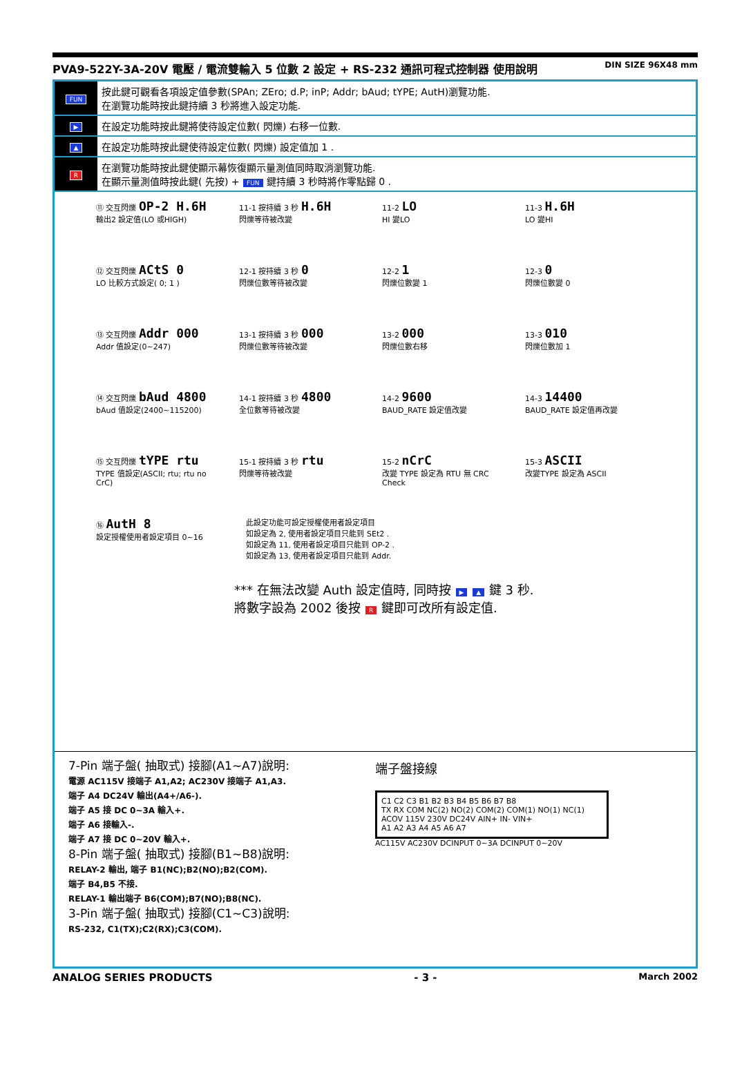PVA9-522Y-3A-20V 電壓 / 電流雙輸入 5 位數 2 設定 + RS-232 通訊可程式控制器 使用說明 DIN SIZE 96X48 mm
| FUN | 按此鍵可觀看各項設定值參數(SPAn; ZEro; d.P; inP; Addr; bAud; tYPE; AutH)瀏覽功能. 在瀏覽功能時按此鍵持續 3 秒將進入設定功能. |
| ▶ | 在設定功能時按此鍵將使待設定位數( 閃爍) 右移一位數. |
| ▲ | 在設定功能時按此鍵使待設定位數( 閃爍) 設定值加 1 . |
| R | 在瀏覽功能時按此鍵使顯示幕恢復顯示量測值同時取消瀏覽功能. 在顯示量測值時按此鍵( 先按) + FUN 鍵持續 3 秒時將作零點歸 0 . |
⑪ 交互閃爍 OP-2 H.6H
輸出2 設定值(LO 或HIGH)
11-1 按持續 3 秒 H.6H
閃爍等待被改變
11-2 LO
HI 變LO
11-3 H.6H
LO 變HI
⑫ 交互閃爍 ACtS 0
LO 比較方式設定( 0; 1 )
12-1 按持續 3 秒 0
閃爍位數等待被改變
12-2 1
閃爍位數變 1
12-3 0
閃爍位數變 0
⑬ 交互閃爍 Addr 000
Addr 值設定(0~247)
13-1 按持續 3 秒 000
閃爍位數等待被改變
13-2 000
閃爍位數右移
13-3 010
閃爍位數加 1
⑭ 交互閃爍 bAud 4800
bAud 值設定(2400~115200)
14-1 按持續 3 秒 4800
全位數等待被改變
14-2 9600
BAUD_RATE 設定值改變
14-3 14400
BAUD_RATE 設定值再改變
⑮ 交互閃爍 tYPE rtu
TYPE 值設定(ASCII; rtu; rtu no CrC)
15-1 按持續 3 秒 rtu
閃爍等待被改變
15-2 nCrC
改變 TYPE 設定為 RTU 無 CRC Check
15-3 ASCII
改變TYPE 設定為 ASCII
⑯ AutH 8
設定授權使用者設定項目 0~16
此設定功能可設定授權使用者設定項目
如設定為 2, 使用者設定項目只能到 SEt2 .
如設定為 11, 使用者設定項目只能到 OP-2 .
如設定為 13, 使用者設定項目只能到 Addr.
*** 在無法改變 Auth 設定值時, 同時按 ▶ ▲ 鍵 3 秒.
將數字設為 2002 後按 R 鍵即可改所有設定值.
7-Pin 端子盤( 抽取式) 接腳(A1~A7)說明:
電源 AC115V 接端子 A1,A2; AC230V 接端子 A1,A3.
端子 A4 DC24V 輸出(A4+/A6-).
端子 A5 接 DC 0~3A 輸入+.
端子 A6 接輸入-.
端子 A7 接 DC 0~20V 輸入+.
8-Pin 端子盤( 抽取式) 接腳(B1~B8)說明:
RELAY-2 輸出, 端子 B1(NC);B2(NO);B2(COM).
端子 B4,B5 不接.
RELAY-1 輸出端子 B6(COM);B7(NO);B8(NC).
3-Pin 端子盤( 抽取式) 接腳(C1~C3)說明:
RS-232, C1(TX);C2(RX);C3(COM).
端子盤接線
C1 C2 C3 B1 B2 B3 B4 B5 B6 B7 B8
TX RX COM NC(2) NO(2) COM(2) COM(1) NO(1) NC(1)
ACOV 115V 230V DC24V AIN+ IN- VIN+
A1 A2 A3 A4 A5 A6 A7
AC115V AC230V DCINPUT 0~3A DCINPUT 0~20V
ANALOG SERIES PRODUCTS - 3 - March 2002